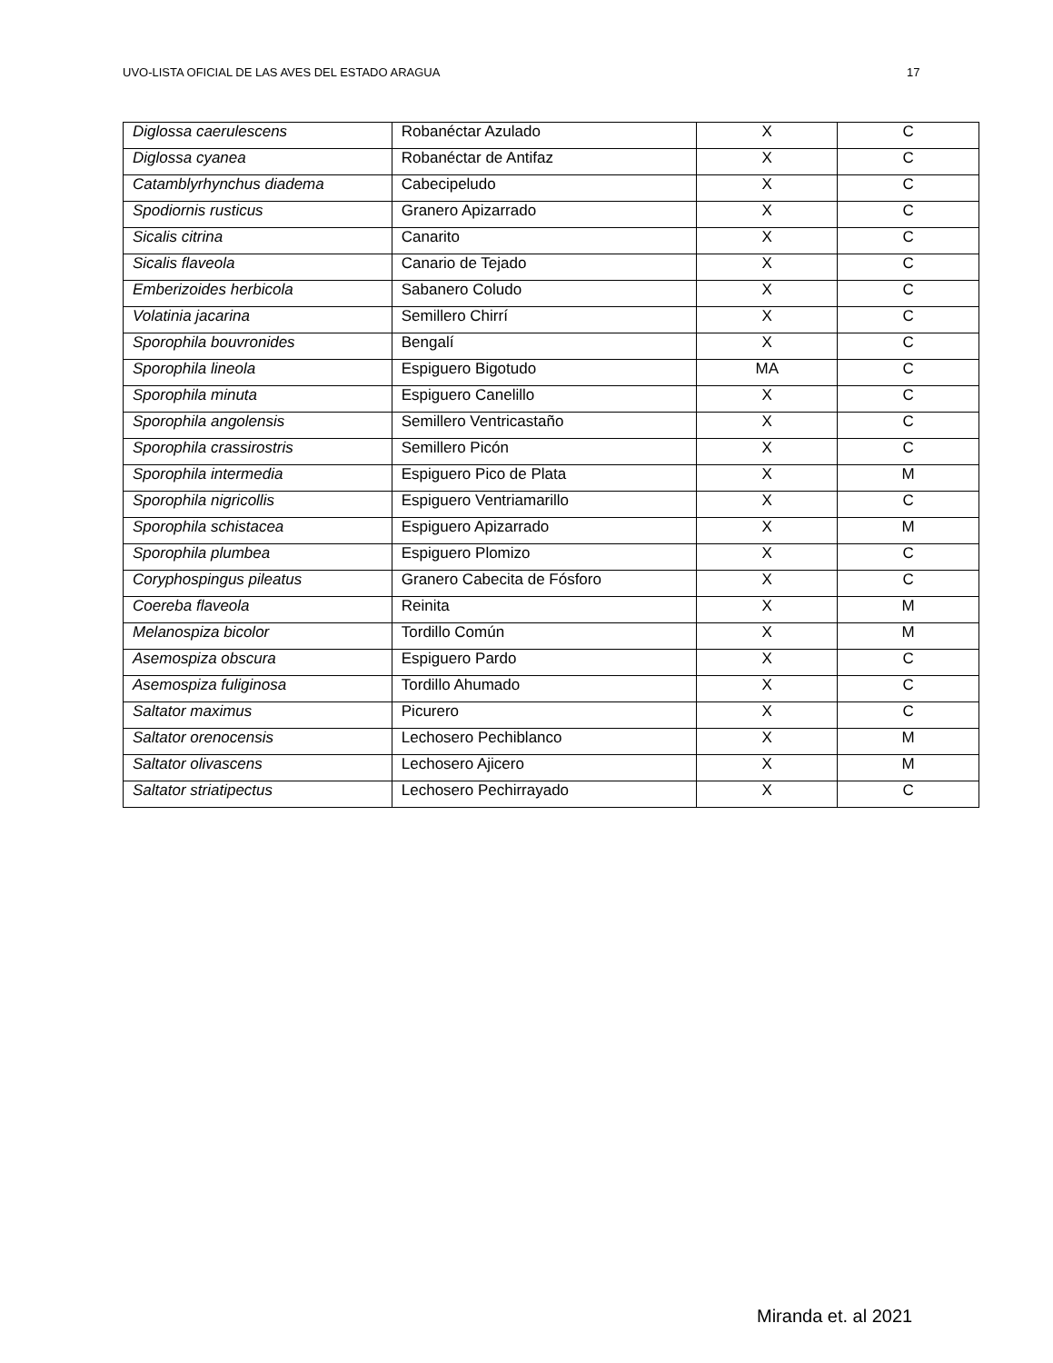UVO-LISTA OFICIAL DE LAS AVES DEL ESTADO ARAGUA 17
| Diglossa caerulescens | Robanéctar Azulado | X | C |
| Diglossa cyanea | Robanéctar de Antifaz | X | C |
| Catamblyrhynchus diadema | Cabecipeludo | X | C |
| Spodiornis rusticus | Granero Apizarrado | X | C |
| Sicalis citrina | Canarito | X | C |
| Sicalis flaveola | Canario de Tejado | X | C |
| Emberizoides herbicola | Sabanero Coludo | X | C |
| Volatinia jacarina | Semillero Chirrí | X | C |
| Sporophila bouvronides | Bengalí | X | C |
| Sporophila lineola | Espiguero Bigotudo | MA | C |
| Sporophila minuta | Espiguero Canelillo | X | C |
| Sporophila angolensis | Semillero Ventricastaño | X | C |
| Sporophila crassirostris | Semillero Picón | X | C |
| Sporophila intermedia | Espiguero Pico de Plata | X | M |
| Sporophila nigricollis | Espiguero Ventriamarillo | X | C |
| Sporophila schistacea | Espiguero Apizarrado | X | M |
| Sporophila plumbea | Espiguero Plomizo | X | C |
| Coryphospingus pileatus | Granero Cabecita de Fósforo | X | C |
| Coereba flaveola | Reinita | X | M |
| Melanospiza bicolor | Tordillo Común | X | M |
| Asemospiza obscura | Espiguero Pardo | X | C |
| Asemospiza fuliginosa | Tordillo Ahumado | X | C |
| Saltator maximus | Picurero | X | C |
| Saltator orenocensis | Lechosero Pechiblanco | X | M |
| Saltator olivascens | Lechosero Ajicero | X | M |
| Saltator striatipectus | Lechosero Pechirrayado | X | C |
Miranda et. al 2021